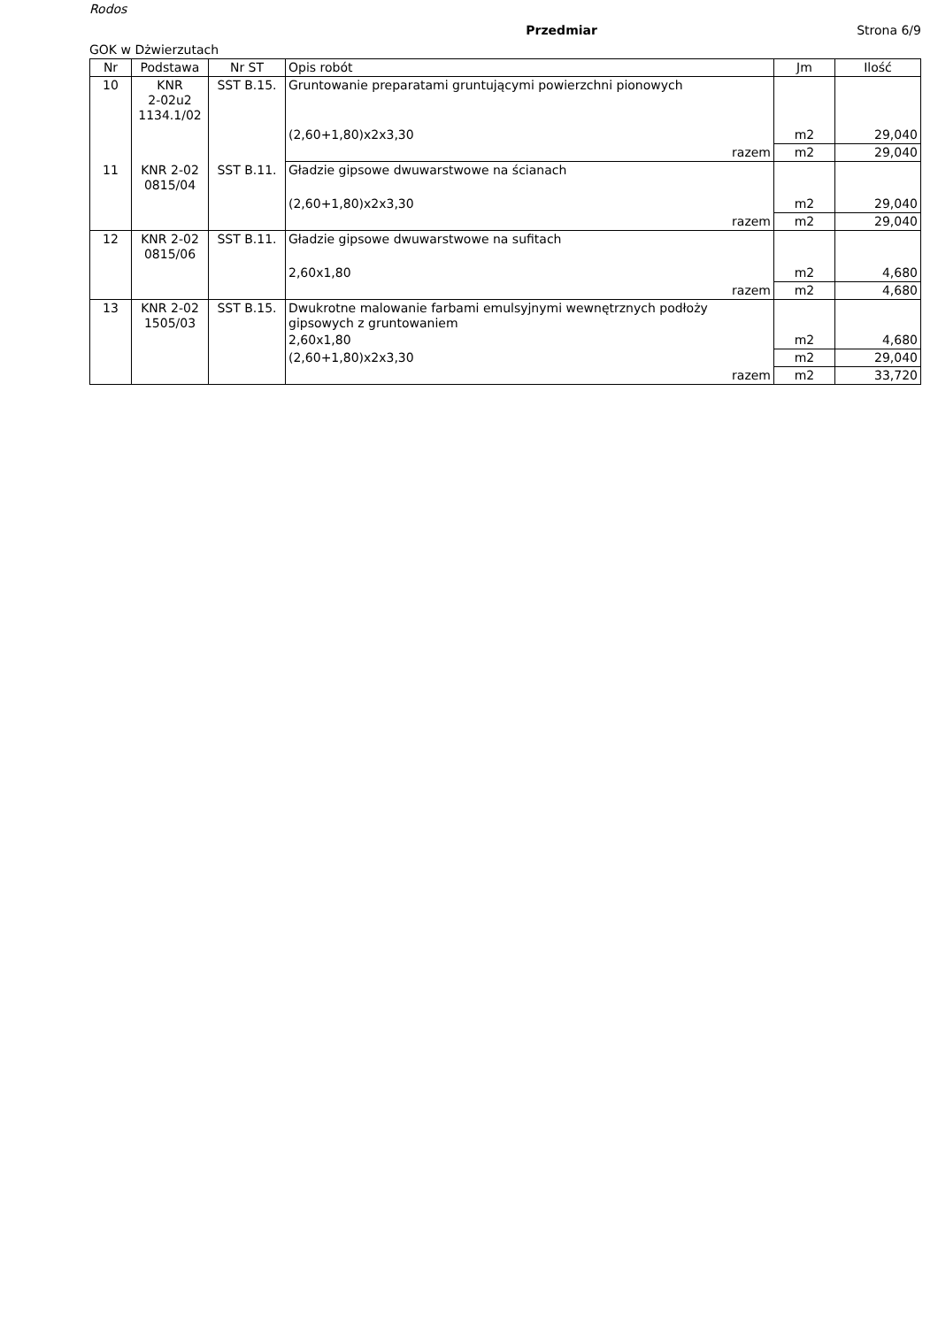Rodos
Przedmiar Strona 6/9
GOK w Dżwierzutach
| Nr | Podstawa | Nr ST | Opis robót | Jm | Ilość |
| --- | --- | --- | --- | --- | --- |
| 10 | KNR 2-02u2 1134.1/02 | SST B.15. | Gruntowanie preparatami gruntującymi powierzchni pionowych | | |
| | | | (2,60+1,80)x2x3,30 | m2 | 29,040 |
| | | | razem | m2 | 29,040 |
| 11 | KNR 2-02 0815/04 | SST B.11. | Gładzie gipsowe dwuwarstwowe na ścianach | | |
| | | | (2,60+1,80)x2x3,30 | m2 | 29,040 |
| | | | razem | m2 | 29,040 |
| 12 | KNR 2-02 0815/06 | SST B.11. | Gładzie gipsowe dwuwarstwowe na sufitach | | |
| | | | 2,60x1,80 | m2 | 4,680 |
| | | | razem | m2 | 4,680 |
| 13 | KNR 2-02 1505/03 | SST B.15. | Dwukrotne malowanie farbami emulsyjnymi wewnętrznych podłoży gipsowych z gruntowaniem | | |
| | | | 2,60x1,80 | m2 | 4,680 |
| | | | (2,60+1,80)x2x3,30 | m2 | 29,040 |
| | | | razem | m2 | 33,720 |